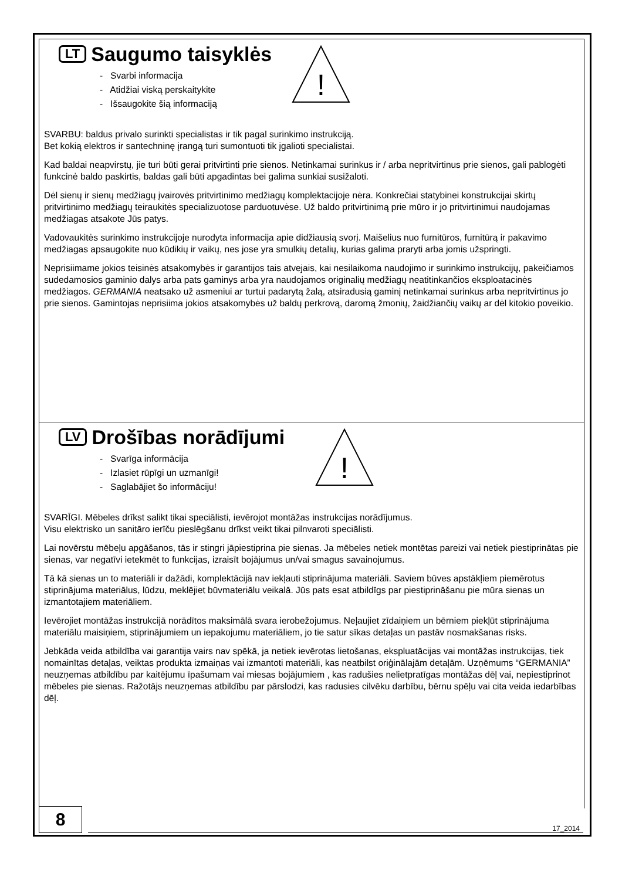!
LT
Saugumo taisyklės
- Svarbi informacija
- Atidžiai viską perskaitykite
- Išsaugokite šią informaciją
SVARBU: baldus privalo surinkti specialistas ir tik pagal surinkimo instrukciją.
Bet kokią elektros ir santechninę įrangą turi sumontuoti tik įgalioti specialistai.
Kad baldai neapvirstų, jie turi būti gerai pritvirtinti prie sienos. Netinkamai surinkus ir / arba nepritvirtinus prie sienos, gali pablogėti funkcinė baldo paskirtis, baldas gali būti apgadintas bei galima sunkiai susižaloti.
Dėl sienų ir sienų medžiagų įvairovės pritvirtinimo medžiagų komplektacijoje nėra. Konkrečiai statybinei konstrukcijai skirtų pritvirtinimo medžiagų teiraukitės specializuotose parduotuvėse. Už baldo pritvirtinimą prie mūro ir jo pritvirtinimui naudojamas medžiagas atsakote Jūs patys.
Vadovaukitės surinkimo instrukcijoje nurodyta informacija apie didžiausią svorį. Maišelius nuo furnitūros, furnitūrą ir pakavimo medžiagas apsaugokite nuo kūdikių ir vaikų, nes jose yra smulkių detalių, kurias galima praryti arba jomis užspringti.
Neprisiimame jokios teisinės atsakomybės ir garantijos tais atvejais, kai nesilaikoma naudojimo ir surinkimo instrukcijų, pakeičiamos sudedamosios gaminio dalys arba pats gaminys arba yra naudojamos originalių medžiagų neatitinkančios eksploatacinės medžiagos. GERMANIA neatsako už asmeniui ar turtui padarytą žalą, atsiradusią gaminį netinkamai surinkus arba nepritvirtinus jo prie sienos. Gamintojas neprisiima jokios atsakomybės už baldų perkrovą, daromą žmonių, žaidžiančių vaikų ar dėl kitokio poveikio.
!
LV
Drošības norādījumi
- Svarīga informācija
- Izlasiet rūpīgi un uzmanīgi!
- Saglabājiet šo informāciju!
SVARĪGI. Mēbeles drīkst salikt tikai speciālisti, ievērojot montāžas instrukcijas norādījumus.
Visu elektrisko un sanitāro ierīču pieslēgšanu drīkst veikt tikai pilnvaroti speciālisti.
Lai novērstu mēbeļu apgāšanos, tās ir stingri jāpiestiprina pie sienas. Ja mēbeles netiek montētas pareizi vai netiek piestiprinātas pie sienas, var negatīvi ietekmēt to funkcijas, izraisīt bojājumus un/vai smagus savainojumus.
Tā kā sienas un to materiāli ir dažādi, komplektācijā nav iekļauti stiprinājuma materiāli. Saviem būves apstākļiem piemērotus stiprinājuma materiālus, lūdzu, meklējiet būvmateriālu veikalā. Jūs pats esat atbildīgs par piestiprināšanu pie mūra sienas un izmantotajiem materiāliem.
Ievērojiet montāžas instrukcijā norādītos maksimālā svara ierobežojumus. Neļaujiet zīdaiņiem un bērniem piekļūt stiprinājuma materiālu maisiņiem, stiprinājumiem un iepakojumu materiāliem, jo tie satur sīkas detaļas un pastāv nosmakšanas risks.
Jebkāda veida atbildība vai garantija vairs nav spēkā, ja netiek ievērotas lietošanas, ekspluatācijas vai montāžas instrukcijas, tiek nomainītas detaļas, veiktas produkta izmaiņas vai izmantoti materiāli, kas neatbilst oriģinālajām detaļām. Uzņēmums “GERMANIA” neuzņemas atbildību par kaitējumu īpašumam vai miesas bojājumiem , kas radušies nelietpratīgas montāžas dēļ vai, nepiestiprinot mēbeles pie sienas. Ražotājs neuzņemas atbildību par pārslodzi, kas radusies cilvēku darbību, bērnu spēļu vai cita veida iedarbības dēļ.
8
17_2014